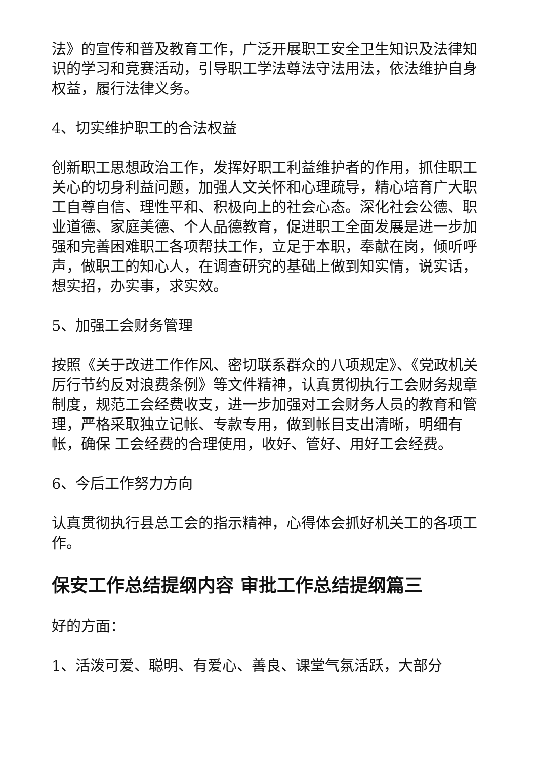法》的宣传和普及教育工作，广泛开展职工安全卫生知识及法律知识的学习和竞赛活动，引导职工学法尊法守法用法，依法维护自身权益，履行法律义务。
4、切实维护职工的合法权益
创新职工思想政治工作，发挥好职工利益维护者的作用，抓住职工关心的切身利益问题，加强人文关怀和心理疏导，精心培育广大职工自尊自信、理性平和、积极向上的社会心态。深化社会公德、职业道德、家庭美德、个人品德教育，促进职工全面发展是进一步加强和完善困难职工各项帮扶工作，立足于本职，奉献在岗，倾听呼声，做职工的知心人，在调查研究的基础上做到知实情，说实话，想实招，办实事，求实效。
5、加强工会财务管理
按照《关于改进工作作风、密切联系群众的八项规定》、《党政机关厉行节约反对浪费条例》等文件精神，认真贯彻执行工会财务规章制度，规范工会经费收支，进一步加强对工会财务人员的教育和管理，严格采取独立记帐、专款专用，做到帐目支出清晰，明细有帐，确保 工会经费的合理使用，收好、管好、用好工会经费。
6、今后工作努力方向
认真贯彻执行县总工会的指示精神，心得体会抓好机关工的各项工作。
保安工作总结提纲内容 审批工作总结提纲篇三
好的方面：
1、活泼可爱、聪明、有爱心、善良、课堂气氛活跃，大部分